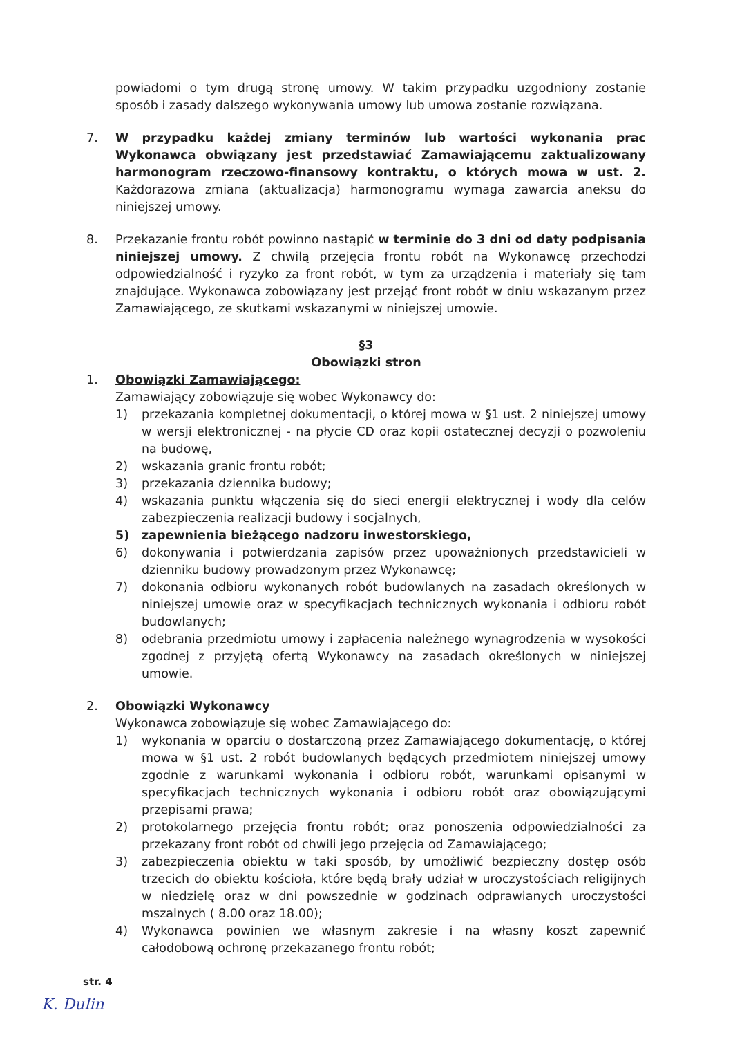powiadomi o tym drugą stronę umowy. W takim przypadku uzgodniony zostanie sposób i zasady dalszego wykonywania umowy lub umowa zostanie rozwiązana.
7. W przypadku każdej zmiany terminów lub wartości wykonania prac Wykonawca obwiązany jest przedstawiać Zamawiającemu zaktualizowany harmonogram rzeczowo-finansowy kontraktu, o których mowa w ust. 2. Każdorazowa zmiana (aktualizacja) harmonogramu wymaga zawarcia aneksu do niniejszej umowy.
8. Przekazanie frontu robót powinno nastąpić w terminie do 3 dni od daty podpisania niniejszej umowy. Z chwilą przejęcia frontu robót na Wykonawcę przechodzi odpowiedzialność i ryzyko za front robót, w tym za urządzenia i materiały się tam znajdujące. Wykonawca zobowiązany jest przejąć front robót w dniu wskazanym przez Zamawiającego, ze skutkami wskazanymi w niniejszej umowie.
§3
Obowiązki stron
1. Obowiązki Zamawiającego:
Zamawiający zobowiązuje się wobec Wykonawcy do:
1) przekazania kompletnej dokumentacji, o której mowa w §1 ust. 2 niniejszej umowy w wersji elektronicznej - na płycie CD oraz kopii ostatecznej decyzji o pozwoleniu na budowę,
2) wskazania granic frontu robót;
3) przekazania dziennika budowy;
4) wskazania punktu włączenia się do sieci energii elektrycznej i wody dla celów zabezpieczenia realizacji budowy i socjalnych,
5) zapewnienia bieżącego nadzoru inwestorskiego,
6) dokonywania i potwierdzania zapisów przez upoważnionych przedstawicieli w dzienniku budowy prowadzonym przez Wykonawcę;
7) dokonania odbioru wykonanych robót budowlanych na zasadach określonych w niniejszej umowie oraz w specyfikacjach technicznych wykonania i odbioru robót budowlanych;
8) odebrania przedmiotu umowy i zapłacenia należnego wynagrodzenia w wysokości zgodnej z przyjętą ofertą Wykonawcy na zasadach określonych w niniejszej umowie.
2. Obowiązki Wykonawcy
Wykonawca zobowiązuje się wobec Zamawiającego do:
1) wykonania w oparciu o dostarczoną przez Zamawiającego dokumentację, o której mowa w §1 ust. 2 robót budowlanych będących przedmiotem niniejszej umowy zgodnie z warunkami wykonania i odbioru robót, warunkami opisanymi w specyfikacjach technicznych wykonania i odbioru robót oraz obowiązującymi przepisami prawa;
2) protokolarnego przejęcia frontu robót; oraz ponoszenia odpowiedzialności za przekazany front robót od chwili jego przejęcia od Zamawiającego;
3) zabezpieczenia obiektu w taki sposób, by umożliwić bezpieczny dostęp osób trzecich do obiektu kościoła, które będą brały udział w uroczystościach religijnych w niedzielę oraz w dni powszednie w godzinach odprawianych uroczystości mszalnych ( 8.00 oraz 18.00);
4) Wykonawca powinien we własnym zakresie i na własny koszt zapewnić całodobową ochronę przekazanego frontu robót;
str. 4
K. Dulin